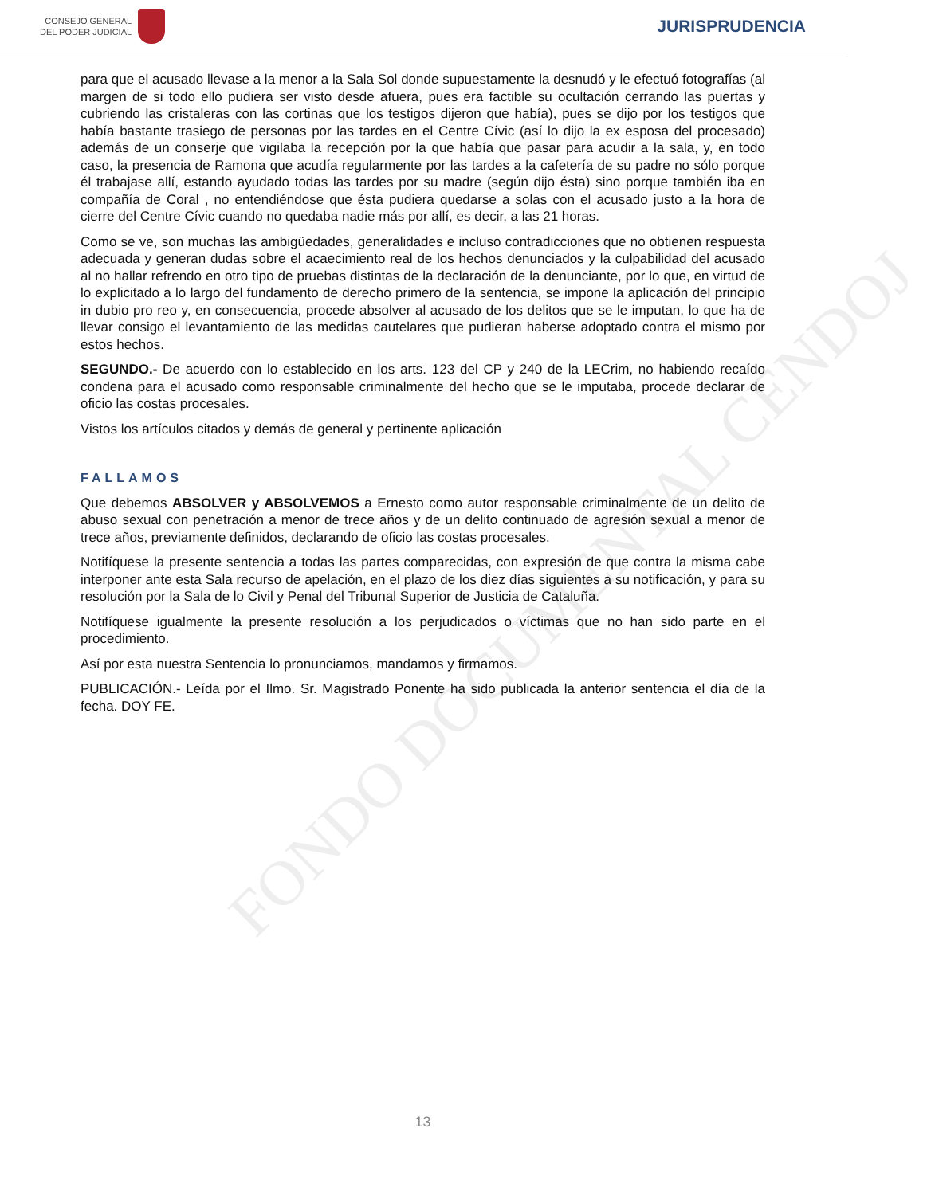CONSEJO GENERAL
DEL PODER JUDICIAL
JURISPRUDENCIA
FONDO DOCUMENTAL CENDOJ
para que el acusado llevase a la menor a la Sala Sol donde supuestamente la desnudó y le efectuó fotografías (al margen de si todo ello pudiera ser visto desde afuera, pues era factible su ocultación cerrando las puertas y cubriendo las cristaleras con las cortinas que los testigos dijeron que había), pues se dijo por los testigos que había bastante trasiego de personas por las tardes en el Centre Cívic (así lo dijo la ex esposa del procesado) además de un conserje que vigilaba la recepción por la que había que pasar para acudir a la sala, y, en todo caso, la presencia de Ramona que acudía regularmente por las tardes a la cafetería de su padre no sólo porque él trabajase allí, estando ayudado todas las tardes por su madre (según dijo ésta) sino porque también iba en compañía de Coral , no entendiéndose que ésta pudiera quedarse a solas con el acusado justo a la hora de cierre del Centre Cívic cuando no quedaba nadie más por allí, es decir, a las 21 horas.
Como se ve, son muchas las ambigüedades, generalidades e incluso contradicciones que no obtienen respuesta adecuada y generan dudas sobre el acaecimiento real de los hechos denunciados y la culpabilidad del acusado al no hallar refrendo en otro tipo de pruebas distintas de la declaración de la denunciante, por lo que, en virtud de lo explicitado a lo largo del fundamento de derecho primero de la sentencia, se impone la aplicación del principio in dubio pro reo y, en consecuencia, procede absolver al acusado de los delitos que se le imputan, lo que ha de llevar consigo el levantamiento de las medidas cautelares que pudieran haberse adoptado contra el mismo por estos hechos.
SEGUNDO.- De acuerdo con lo establecido en los arts. 123 del CP y 240 de la LECrim, no habiendo recaído condena para el acusado como responsable criminalmente del hecho que se le imputaba, procede declarar de oficio las costas procesales.
Vistos los artículos citados y demás de general y pertinente aplicación
FALLAMOS
Que debemos ABSOLVER y ABSOLVEMOS a Ernesto como autor responsable criminalmente de un delito de abuso sexual con penetración a menor de trece años y de un delito continuado de agresión sexual a menor de trece años, previamente definidos, declarando de oficio las costas procesales.
Notifíquese la presente sentencia a todas las partes comparecidas, con expresión de que contra la misma cabe interponer ante esta Sala recurso de apelación, en el plazo de los diez días siguientes a su notificación, y para su resolución por la Sala de lo Civil y Penal del Tribunal Superior de Justicia de Cataluña.
Notifíquese igualmente la presente resolución a los perjudicados o víctimas que no han sido parte en el procedimiento.
Así por esta nuestra Sentencia lo pronunciamos, mandamos y firmamos.
PUBLICACIÓN.- Leída por el Ilmo. Sr. Magistrado Ponente ha sido publicada la anterior sentencia el día de la fecha. DOY FE.
13